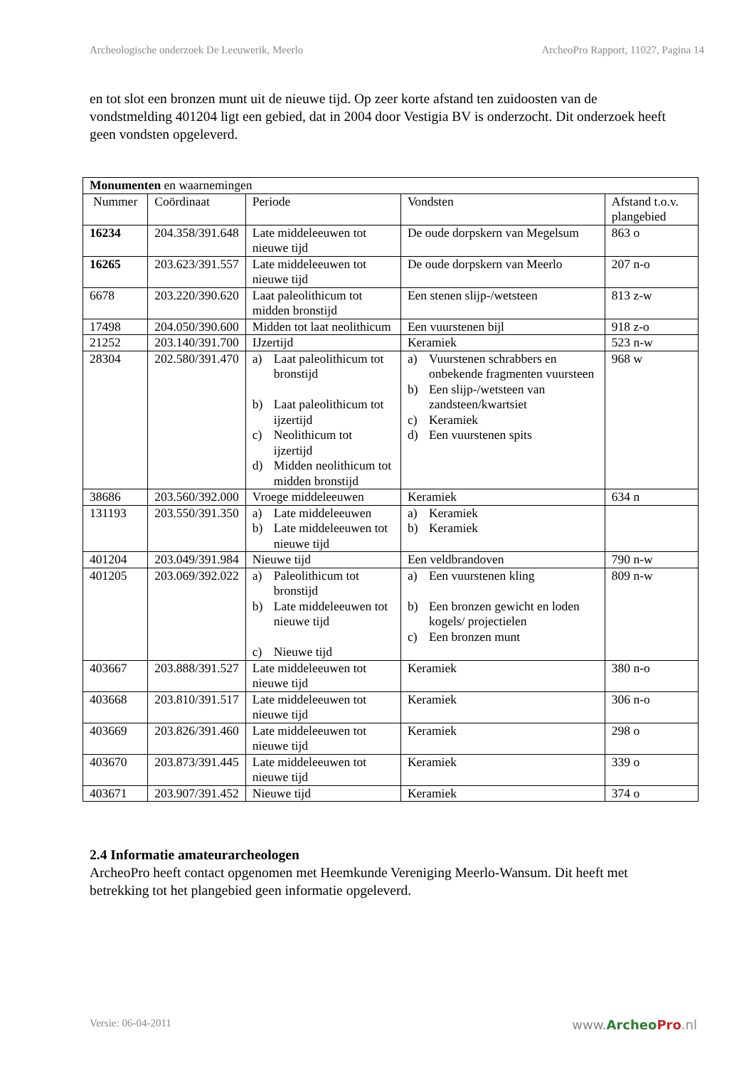Archeologische onderzoek De Leeuwerik, Meerlo ArcheoPro Rapport, 11027, Pagina 14
en tot slot een bronzen munt uit de nieuwe tijd. Op zeer korte afstand ten zuidoosten van de vondstmelding 401204 ligt een gebied, dat in 2004 door Vestigia BV is onderzocht. Dit onderzoek heeft geen vondsten opgeleverd.
| Monumenten en waarnemingen | | | | |
| Nummer | Coördinaat | Periode | Vondsten | Afstand t.o.v. plangebied |
| 16234 | 204.358/391.648 | Late middeleeuwen tot nieuwe tijd | De oude dorpskern van Megelsum | 863 o |
| 16265 | 203.623/391.557 | Late middeleeuwen tot nieuwe tijd | De oude dorpskern van Meerlo | 207 n-o |
| 6678 | 203.220/390.620 | Laat paleolithicum tot midden bronstijd | Een stenen slijp-/wetsteen | 813 z-w |
| 17498 | 204.050/390.600 | Midden tot laat neolithicum | Een vuurstenen bijl | 918 z-o |
| 21252 | 203.140/391.700 | IJzertijd | Keramiek | 523 n-w |
| 28304 | 202.580/391.470 | a) Laat paleolithicum tot bronstijd b) Laat paleolithicum tot ijzertijd c) Neolithicum tot ijzertijd d) Midden neolithicum tot midden bronstijd | a) Vuurstenen schrabbers en onbekende fragmenten vuursteen b) Een slijp-/wetsteen van zandsteen/kwartsiet c) Keramiek d) Een vuurstenen spits | 968 w |
| 38686 | 203.560/392.000 | Vroege middeleeuwen | Keramiek | 634 n |
| 131193 | 203.550/391.350 | a) Late middeleeuwen b) Late middeleeuwen tot nieuwe tijd | a) Keramiek b) Keramiek | |
| 401204 | 203.049/391.984 | Nieuwe tijd | Een veldbrandoven | 790 n-w |
| 401205 | 203.069/392.022 | a) Paleolithicum tot bronstijd b) Late middeleeuwen tot nieuwe tijd c) Nieuwe tijd | a) Een vuurstenen kling b) Een bronzen gewicht en loden kogels/ projectielen c) Een bronzen munt | 809 n-w |
| 403667 | 203.888/391.527 | Late middeleeuwen tot nieuwe tijd | Keramiek | 380 n-o |
| 403668 | 203.810/391.517 | Late middeleeuwen tot nieuwe tijd | Keramiek | 306 n-o |
| 403669 | 203.826/391.460 | Late middeleeuwen tot nieuwe tijd | Keramiek | 298 o |
| 403670 | 203.873/391.445 | Late middeleeuwen tot nieuwe tijd | Keramiek | 339 o |
| 403671 | 203.907/391.452 | Nieuwe tijd | Keramiek | 374 o |
2.4 Informatie amateurarcheologen
ArcheoPro heeft contact opgenomen met Heemkunde Vereniging Meerlo-Wansum. Dit heeft met betrekking tot het plangebied geen informatie opgeleverd.
Versie: 06-04-2011 www.Archeo Pro.nl